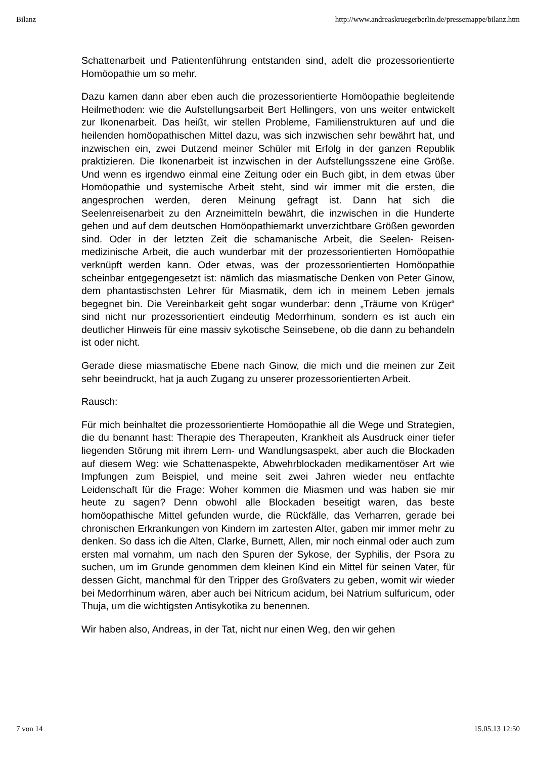Bilanz http://www.andreaskruegerberlin.de/pressemappe/bilanz.htm
Schattenarbeit und Patientenführung entstanden sind, adelt die prozessorientierte Homöopathie um so mehr.
Dazu kamen dann aber eben auch die prozessorientierte Homöopathie begleitende Heilmethoden: wie die Aufstellungsarbeit Bert Hellingers, von uns weiter entwickelt zur Ikonenarbeit. Das heißt, wir stellen Probleme, Familienstrukturen auf und die heilenden homöopathischen Mittel dazu, was sich inzwischen sehr bewährt hat, und inzwischen ein, zwei Dutzend meiner Schüler mit Erfolg in der ganzen Republik praktizieren. Die Ikonenarbeit ist inzwischen in der Aufstellungsszene eine Größe. Und wenn es irgendwo einmal eine Zeitung oder ein Buch gibt, in dem etwas über Homöopathie und systemische Arbeit steht, sind wir immer mit die ersten, die angesprochen werden, deren Meinung gefragt ist. Dann hat sich die Seelenreisenarbeit zu den Arzneimitteln bewährt, die inzwischen in die Hunderte gehen und auf dem deutschen Homöopathiemarkt unverzichtbare Größen geworden sind. Oder in der letzten Zeit die schamanische Arbeit, die Seelen- Reisen-medizinische Arbeit, die auch wunderbar mit der prozessorientierten Homöopathie verknüpft werden kann. Oder etwas, was der prozessorientierten Homöopathie scheinbar entgegengesetzt ist: nämlich das miasmatische Denken von Peter Ginow, dem phantastischsten Lehrer für Miasmatik, dem ich in meinem Leben jemals begegnet bin. Die Vereinbarkeit geht sogar wunderbar: denn „Träume von Krüger“ sind nicht nur prozessorientiert eindeutig Medorrhinum, sondern es ist auch ein deutlicher Hinweis für eine massiv sykotische Seinsebene, ob die dann zu behandeln ist oder nicht.
Gerade diese miasmatische Ebene nach Ginow, die mich und die meinen zur Zeit sehr beeindruckt, hat ja auch Zugang zu unserer prozessorientierten Arbeit.
Rausch:
Für mich beinhaltet die prozessorientierte Homöopathie all die Wege und Strategien, die du benannt hast: Therapie des Therapeuten, Krankheit als Ausdruck einer tiefer liegenden Störung mit ihrem Lern- und Wandlungsaspekt, aber auch die Blockaden auf diesem Weg: wie Schattenaspekte, Abwehrblockaden medikamentöser Art wie Impfungen zum Beispiel, und meine seit zwei Jahren wieder neu entfachte Leidenschaft für die Frage: Woher kommen die Miasmen und was haben sie mir heute zu sagen? Denn obwohl alle Blockaden beseitigt waren, das beste homöopathische Mittel gefunden wurde, die Rückfälle, das Verharren, gerade bei chronischen Erkrankungen von Kindern im zartesten Alter, gaben mir immer mehr zu denken. So dass ich die Alten, Clarke, Burnett, Allen, mir noch einmal oder auch zum ersten mal vornahm, um nach den Spuren der Sykose, der Syphilis, der Psora zu suchen, um im Grunde genommen dem kleinen Kind ein Mittel für seinen Vater, für dessen Gicht, manchmal für den Tripper des Großvaters zu geben, womit wir wieder bei Medorrhinum wären, aber auch bei Nitricum acidum, bei Natrium sulfuricum, oder Thuja, um die wichtigsten Antisykotika zu benennen.
Wir haben also, Andreas, in der Tat, nicht nur einen Weg, den wir gehen
7 von 14 15.05.13 12:50